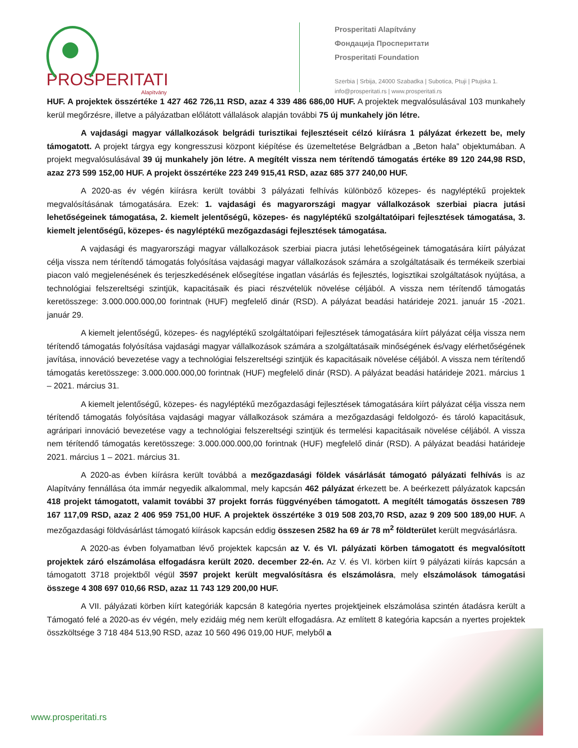PROSPERITATI
Alapítvány
Prosperitati Alapítvány
Фондацијa Просперитати
Prosperitati Foundation
Szerbia | Srbija, 24000 Szabadka | Subotica, Ptuji | Ptujska 1.
info@prosperitati.rs | www.prosperitati.rs
HUF. A projektek összértéke 1 427 462 726,11 RSD, azaz 4 339 486 686,00 HUF. A projektek megvalósulásával 103 munkahely kerül megőrzésre, illetve a pályázatban előlátott vállalások alapján további 75 új munkahely jön létre.
A vajdasági magyar vállalkozások belgrádi turisztikai fejlesztéseit célzó kiírásra 1 pályázat érkezett be, mely támogatott. A projekt tárgya egy kongresszusi központ kiépítése és üzemeltetése Belgrádban a „Beton hala” objektumában. A projekt megvalósulásával 39 új munkahely jön létre. A megítélt vissza nem térítendő támogatás értéke 89 120 244,98 RSD, azaz 273 599 152,00 HUF. A projekt összértéke 223 249 915,41 RSD, azaz 685 377 240,00 HUF.
A 2020-as év végén kiírásra került további 3 pályázati felhívás különböző közepes- és nagyléptékű projektek megvalósításának támogatására. Ezek: 1. vajdasági és magyarországi magyar vállalkozások szerbiai piacra jutási lehetőségeinek támogatása, 2. kiemelt jelentőségű, közepes- és nagyléptékű szolgáltatóipari fejlesztések támogatása, 3. kiemelt jelentőségű, közepes- és nagyléptékű mezőgazdasági fejlesztések támogatása.
A vajdasági és magyarországi magyar vállalkozások szerbiai piacra jutási lehetőségeinek támogatására kiírt pályázat célja vissza nem térítendő támogatás folyósítása vajdasági magyar vállalkozások számára a szolgáltatásaik és termékeik szerbiai piacon való megjelenésének és terjeszkedésének elősegítése ingatlan vásárlás és fejlesztés, logisztikai szolgáltatások nyújtása, a technológiai felszereltségi szintjük, kapacitásaik és piaci részvételük növelése céljából. A vissza nem térítendő támogatás keretösszege: 3.000.000.000,00 forintnak (HUF) megfelelő dinár (RSD). A pályázat beadási határideje 2021. január 15 -2021. január 29.
A kiemelt jelentőségű, közepes- és nagyléptékű szolgáltatóipari fejlesztések támogatására kiírt pályázat célja vissza nem térítendő támogatás folyósítása vajdasági magyar vállalkozások számára a szolgáltatásaik minőségének és/vagy elérhetőségének javítása, innováció bevezetése vagy a technológiai felszereltségi szintjük és kapacitásaik növelése céljából. A vissza nem térítendő támogatás keretösszege: 3.000.000.000,00 forintnak (HUF) megfelelő dinár (RSD). A pályázat beadási határideje 2021. március 1 – 2021. március 31.
A kiemelt jelentőségű, közepes- és nagyléptékű mezőgazdasági fejlesztések támogatására kiírt pályázat célja vissza nem térítendő támogatás folyósítása vajdasági magyar vállalkozások számára a mezőgazdasági feldolgozó- és tároló kapacitásuk, agráripari innováció bevezetése vagy a technológiai felszereltségi szintjük és termelési kapacitásaik növelése céljából. A vissza nem térítendő támogatás keretösszege: 3.000.000.000,00 forintnak (HUF) megfelelő dinár (RSD). A pályázat beadási határideje 2021. március 1 – 2021. március 31.
A 2020-as évben kiírásra került továbbá a mezőgazdasági földek vásárlását támogató pályázati felhívás is az Alapítvány fennállása óta immár negyedik alkalommal, mely kapcsán 462 pályázat érkezett be. A beérkezett pályázatok kapcsán 418 projekt támogatott, valamit további 37 projekt forrás függvényében támogatott. A megítélt támogatás összesen 789 167 117,09 RSD, azaz 2 406 959 751,00 HUF. A projektek összértéke 3 019 508 203,70 RSD, azaz 9 209 500 189,00 HUF. A mezőgazdasági földvásárlást támogató kiírások kapcsán eddig összesen 2582 ha 69 ár 78 m<sup>2</sup> földterület került megvásárlásra.
A 2020-as évben folyamatban lévő projektek kapcsán az V. és VI. pályázati körben támogatott és megvalósított projektek záró elszámolása elfogadásra került 2020. december 22-én. Az V. és VI. körben kiírt 9 pályázati kiírás kapcsán a támogatott 3718 projektből végül 3597 projekt került megvalósításra és elszámolásra, mely elszámolások támogatási összege 4 308 697 010,66 RSD, azaz 11 743 129 200,00 HUF.
A VII. pályázati körben kiírt kategóriák kapcsán 8 kategória nyertes projektjeinek elszámolása szintén átadásra került a Támogató felé a 2020-as év végén, mely ezidáig még nem került elfogadásra. Az említett 8 kategória kapcsán a nyertes projektek összköltsége 3 718 484 513,90 RSD, azaz 10 560 496 019,00 HUF, melyből a
www.prosperitati.rs